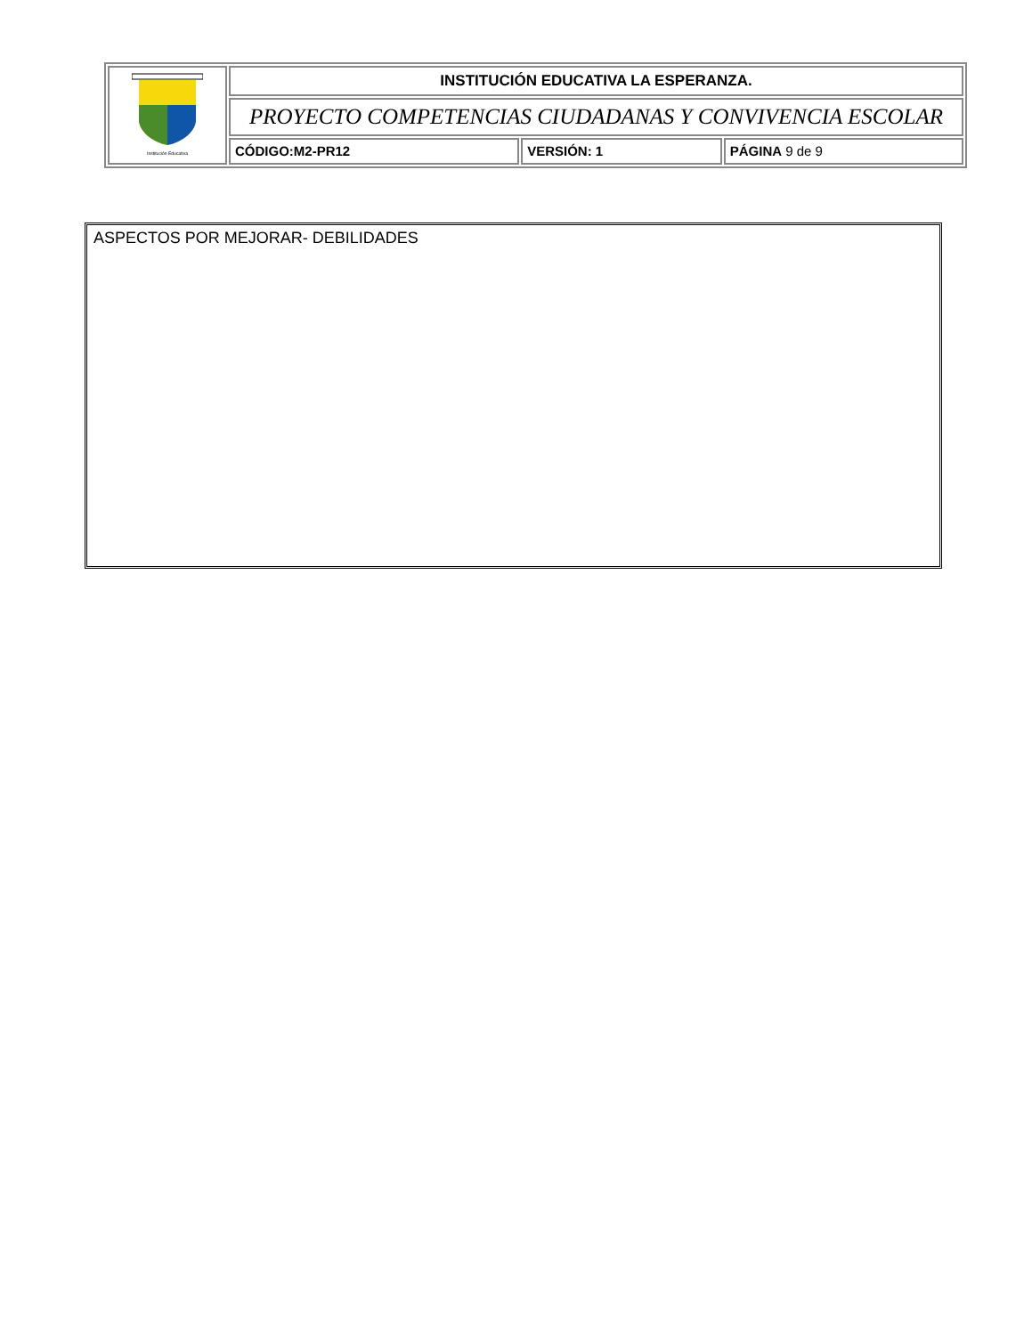| Institución Educativa | INSTITUCIÓN EDUCATIVA LA ESPERANZA. | | |
| | PROYECTO COMPETENCIAS CIUDADANAS Y CONVIVENCIA ESCOLAR | | |
| | CÓDIGO:M2-PR12 | VERSIÓN: 1 | PÁGINA 9 de 9 |
ASPECTOS POR MEJORAR- DEBILIDADES